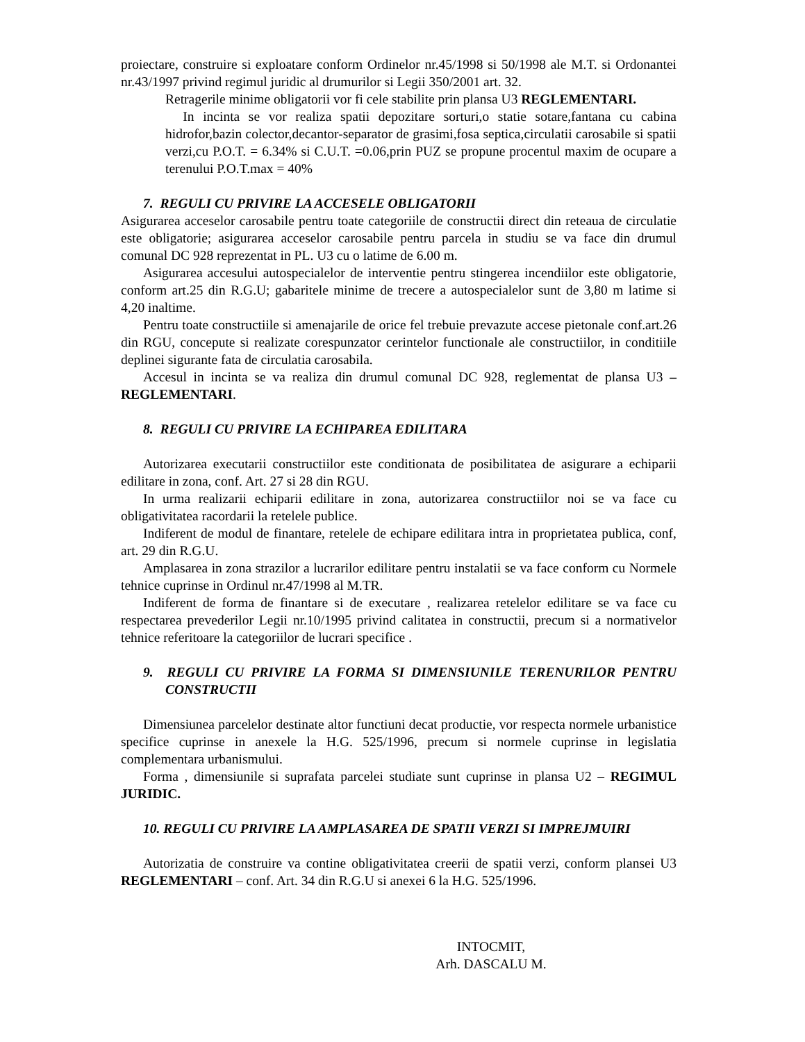proiectare, construire si exploatare conform Ordinelor nr.45/1998 si 50/1998 ale M.T. si Ordonantei nr.43/1997 privind regimul juridic al drumurilor si Legii 350/2001 art. 32.
Retragerile minime obligatorii vor fi cele stabilite prin plansa U3 REGLEMENTARI.
In incinta se vor realiza spatii depozitare sorturi,o statie sotare,fantana cu cabina hidrofor,bazin colector,decantor-separator de grasimi,fosa septica,circulatii carosabile si spatii verzi,cu P.O.T. = 6.34% si C.U.T. =0.06,prin PUZ se propune procentul maxim de ocupare a terenului P.O.T.max = 40%
7. REGULI CU PRIVIRE LA ACCESELE OBLIGATORII
Asigurarea acceselor carosabile pentru toate categoriile de constructii direct din reteaua de circulatie este obligatorie; asigurarea acceselor carosabile pentru parcela in studiu se va face din drumul comunal DC 928 reprezentat in PL. U3 cu o latime de 6.00 m.
Asigurarea accesului autospecialelor de interventie pentru stingerea incendiilor este obligatorie, conform art.25 din R.G.U; gabaritele minime de trecere a autospecialelor sunt de 3,80 m latime si 4,20 inaltime.
Pentru toate constructiile si amenajarile de orice fel trebuie prevazute accese pietonale conf.art.26 din RGU, concepute si realizate corespunzator cerintelor functionale ale constructiilor, in conditiile deplinei sigurante fata de circulatia carosabila.
Accesul in incinta se va realiza din drumul comunal DC 928, reglementat de plansa U3 – REGLEMENTARI.
8. REGULI CU PRIVIRE LA ECHIPAREA EDILITARA
Autorizarea executarii constructiilor este conditionata de posibilitatea de asigurare a echiparii edilitare in zona, conf. Art. 27 si 28 din RGU.
In urma realizarii echiparii edilitare in zona, autorizarea constructiilor noi se va face cu obligativitatea racordarii la retelele publice.
Indiferent de modul de finantare, retelele de echipare edilitara intra in proprietatea publica, conf, art. 29 din R.G.U.
Amplasarea in zona strazilor a lucrarilor edilitare pentru instalatii se va face conform cu Normele tehnice cuprinse in Ordinul nr.47/1998 al M.TR.
Indiferent de forma de finantare si de executare , realizarea retelelor edilitare se va face cu respectarea prevederilor Legii nr.10/1995 privind calitatea in constructii, precum si a normativelor tehnice referitoare la categoriilor de lucrari specifice .
9. REGULI CU PRIVIRE LA FORMA SI DIMENSIUNILE TERENURILOR PENTRU CONSTRUCTII
Dimensiunea parcelelor destinate altor functiuni decat productie, vor respecta normele urbanistice specifice cuprinse in anexele la H.G. 525/1996, precum si normele cuprinse in legislatia complementara urbanismului.
Forma , dimensiunile si suprafata parcelei studiate sunt cuprinse in plansa U2 – REGIMUL JURIDIC.
10. REGULI CU PRIVIRE LA AMPLASAREA DE SPATII VERZI SI IMPREJMUIRI
Autorizatia de construire va contine obligativitatea creerii de spatii verzi, conform plansei U3 REGLEMENTARI – conf. Art. 34 din R.G.U si anexei 6 la H.G. 525/1996.
INTOCMIT,
Arh. DASCALU M.